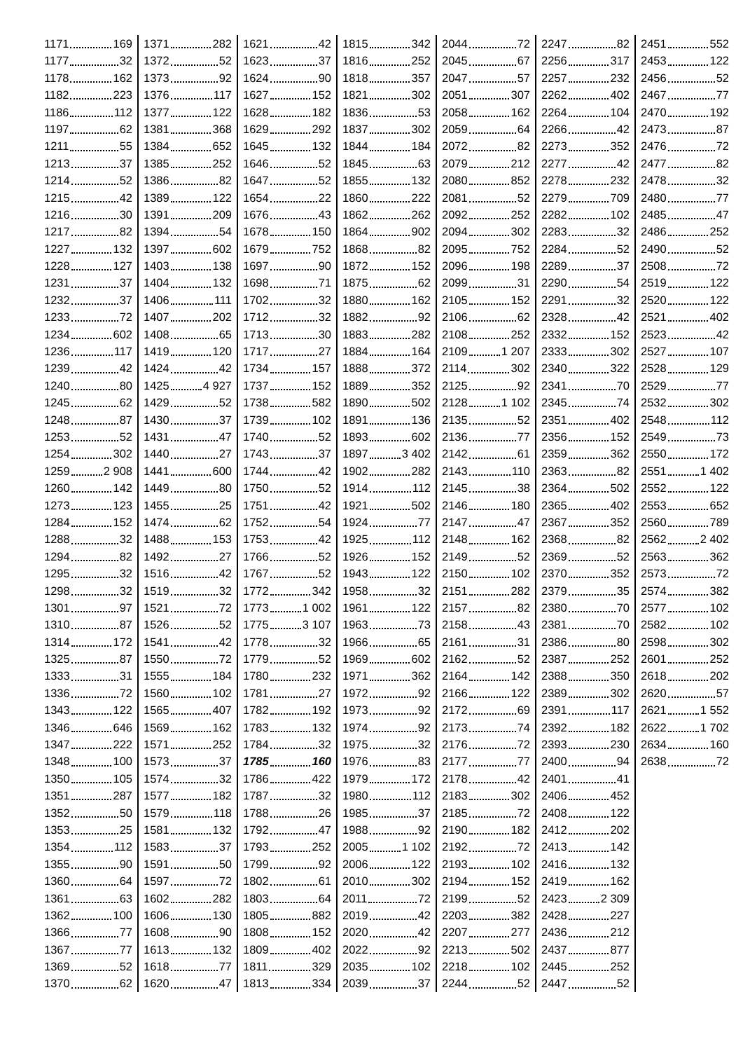1171 169
1177 32
1178 162
1182 223
1186 112
1197 62
1211 55
1213 37
1214 52
1215 42
1216 30
1217 82
1227 132
1228 127
1231 37
1232 37
1233 72
1234 602
1236 117
1239 42
1240 80
1245 62
1248 87
1253 52
1254 302
1259 2 908
1260 142
1273 123
1284 152
1288 32
1294 82
1295 32
1298 32
1301 97
1310 87
1314 172
1325 87
1333 31
1336 72
1343 122
1346 646
1347 222
1348 100
1350 105
1351 287
1352 50
1353 25
1354 112
1355 90
1360 64
1361 63
1362 100
1366 77
1367 77
1369 52
1370 62
1371 282
1372 52
1373 92
1376 117
1377 122
1381 368
1384 652
1385 252
1386 82
1389 122
1391 209
1394 54
1397 602
1403 138
1404 132
1406 111
1407 202
1408 65
1419 120
1424 42
1425 4 927
1429 52
1430 37
1431 47
1440 27
1441 600
1449 80
1455 25
1474 62
1488 153
1492 27
1516 42
1519 32
1521 72
1526 52
1541 42
1550 72
1555 184
1560 102
1565 407
1569 162
1571 252
1573 37
1574 32
1577 182
1579 118
1581 132
1583 37
1591 50
1597 72
1602 282
1606 130
1608 90
1613 132
1618 77
1620 47
1621 42
1623 37
1624 90
1627 152
1628 182
1629 292
1645 132
1646 52
1647 52
1654 22
1676 43
1678 150
1679 752
1697 90
1698 71
1702 32
1712 32
1713 30
1717 27
1734 157
1737 152
1738 582
1739 102
1740 52
1743 37
1744 42
1750 52
1751 42
1752 54
1753 42
1766 52
1767 52
1772 342
1773 1 002
1775 3 107
1778 32
1779 52
1780 232
1781 27
1782 192
1783 132
1784 32
1785 160
1786 422
1787 32
1788 26
1792 47
1793 252
1799 92
1802 61
1803 64
1805 882
1808 152
1809 402
1811 329
1813 334
1815 342
1816 252
1818 357
1821 302
1836 53
1837 302
1844 184
1845 63
1855 132
1860 222
1862 262
1864 902
1868 82
1872 152
1875 62
1880 162
1882 92
1883 282
1884 164
1888 372
1889 352
1890 502
1891 136
1893 602
1897 3 402
1902 282
1914 112
1921 502
1924 77
1925 112
1926 152
1943 122
1958 32
1961 122
1963 73
1966 65
1969 602
1971 362
1972 92
1973 92
1974 92
1975 32
1976 83
1979 172
1980 112
1985 37
1988 92
2005 1 102
2006 122
2010 302
2011 72
2019 42
2020 42
2022 92
2035 102
2039 37
2044 72
2045 67
2047 57
2051 307
2058 162
2059 64
2072 82
2079 212
2080 852
2081 52
2092 252
2094 302
2095 752
2096 198
2099 31
2105 152
2106 62
2108 252
2109 1 207
2114 302
2125 92
2128 1 102
2135 52
2136 77
2142 61
2143 110
2145 38
2146 180
2147 47
2148 162
2149 52
2150 102
2151 282
2157 82
2158 43
2161 31
2162 52
2164 142
2166 122
2172 69
2173 74
2176 72
2177 77
2178 42
2183 302
2185 72
2190 182
2192 72
2193 102
2194 152
2199 52
2203 382
2207 277
2213 502
2218 102
2244 52
2247 82
2256 317
2257 232
2262 402
2264 104
2266 42
2273 352
2277 42
2278 232
2279 709
2282 102
2283 32
2284 52
2289 37
2290 54
2291 32
2328 42
2332 152
2333 302
2340 322
2341 70
2345 74
2351 402
2356 152
2359 362
2363 82
2364 502
2365 402
2367 352
2368 82
2369 52
2370 352
2379 35
2380 70
2381 70
2386 80
2387 252
2388 350
2389 302
2391 117
2392 182
2393 230
2400 94
2401 41
2406 452
2408 122
2412 202
2413 142
2416 132
2419 162
2423 2 309
2428 227
2436 212
2437 877
2445 252
2447 52
2451 552
2453 122
2456 52
2467 77
2470 192
2473 87
2476 72
2477 82
2478 32
2480 77
2485 47
2486 252
2490 52
2508 72
2519 122
2520 122
2521 402
2523 42
2527 107
2528 129
2529 77
2532 302
2548 112
2549 73
2550 172
2551 1 402
2552 122
2553 652
2560 789
2562 2 402
2563 362
2573 72
2574 382
2577 102
2582 102
2598 302
2601 252
2618 202
2620 57
2621 1 552
2622 1 702
2634 160
2638 72